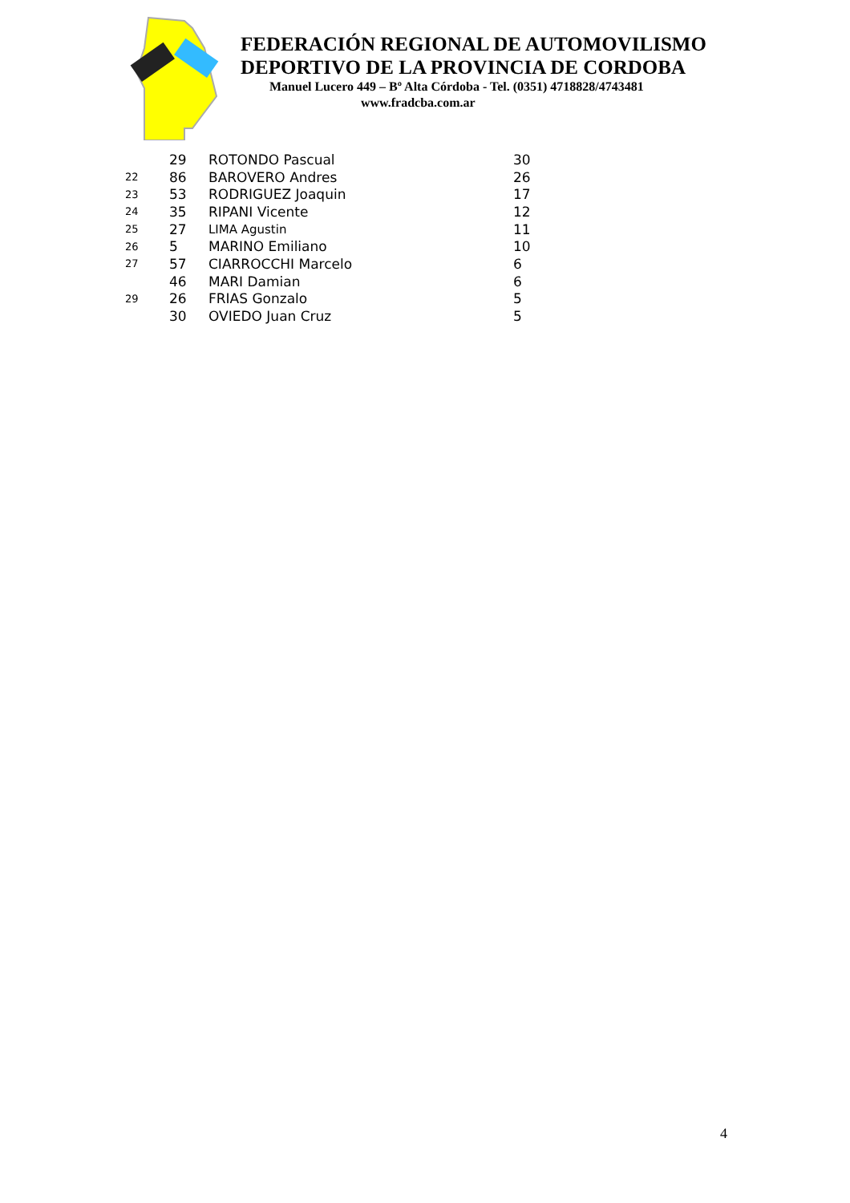FEDERACIÓN REGIONAL DE AUTOMOVILISMO
DEPORTIVO DE LA PROVINCIA DE CORDOBA
Manuel Lucero 449 – Bº Alta Córdoba - Tel. (0351) 4718828/4743481
www.fradcba.com.ar
| | 29 | ROTONDO Pascual | 30 |
| 22 | 86 | BAROVERO Andres | 26 |
| 23 | 53 | RODRIGUEZ Joaquin | 17 |
| 24 | 35 | RIPANI Vicente | 12 |
| 25 | 27 | LIMA Agustin | 11 |
| 26 | 5 | MARINO Emiliano | 10 |
| 27 | 57 | CIARROCCHI Marcelo | 6 |
| | 46 | MARI Damian | 6 |
| 29 | 26 | FRIAS Gonzalo | 5 |
| | 30 | OVIEDO Juan Cruz | 5 |
4